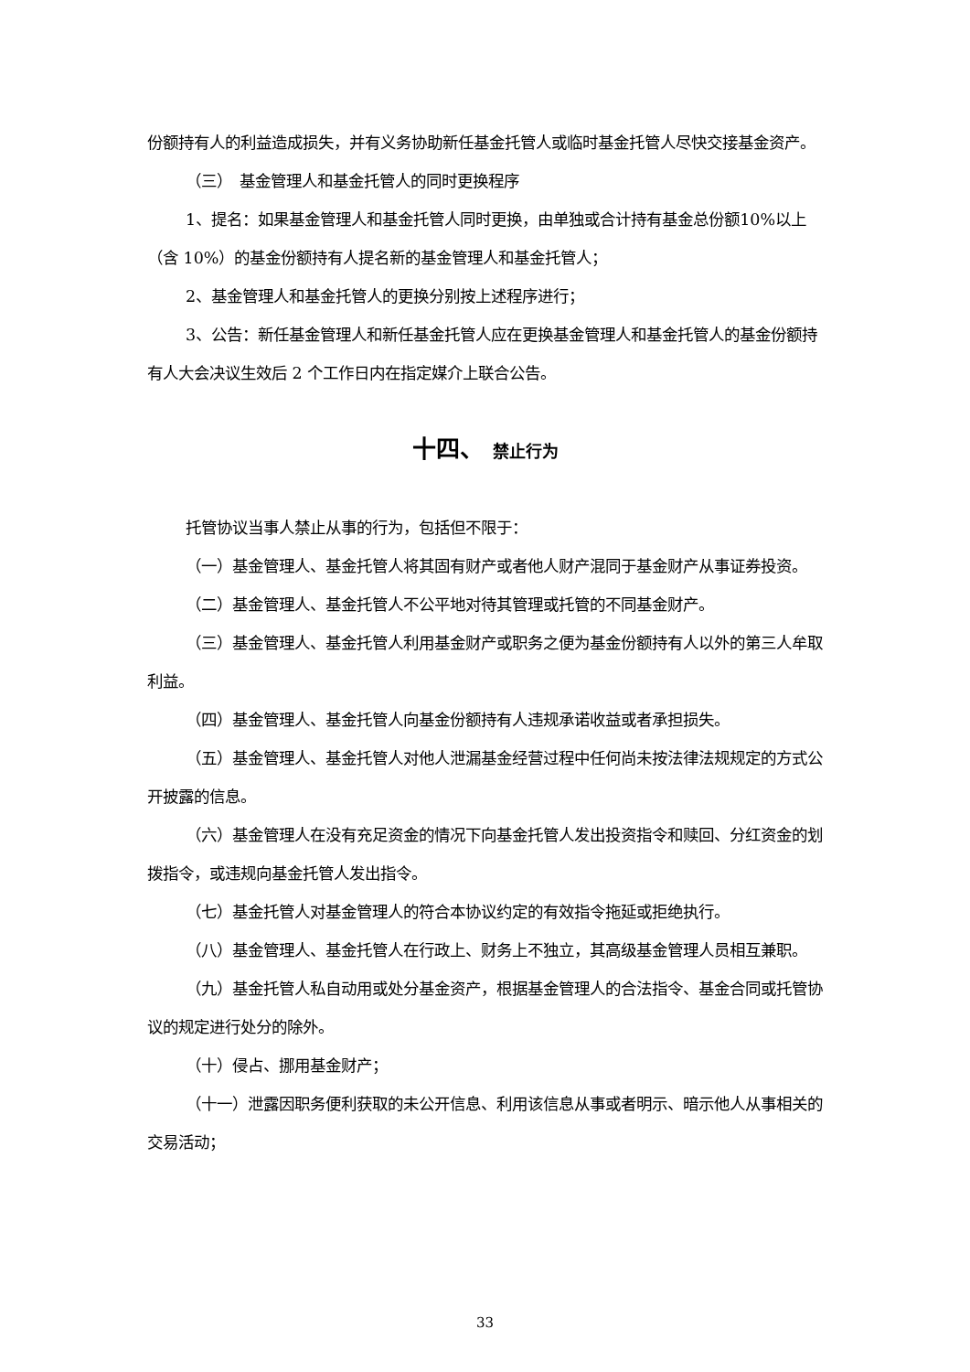份额持有人的利益造成损失，并有义务协助新任基金托管人或临时基金托管人尽快交接基金资产。
（三）　基金管理人和基金托管人的同时更换程序
1、提名：如果基金管理人和基金托管人同时更换，由单独或合计持有基金总份额10%以上（含 10%）的基金份额持有人提名新的基金管理人和基金托管人；
2、基金管理人和基金托管人的更换分别按上述程序进行；
3、公告：新任基金管理人和新任基金托管人应在更换基金管理人和基金托管人的基金份额持有人大会决议生效后 2 个工作日内在指定媒介上联合公告。
十四、 禁止行为
托管协议当事人禁止从事的行为，包括但不限于：
（一）基金管理人、基金托管人将其固有财产或者他人财产混同于基金财产从事证券投资。
（二）基金管理人、基金托管人不公平地对待其管理或托管的不同基金财产。
（三）基金管理人、基金托管人利用基金财产或职务之便为基金份额持有人以外的第三人牟取利益。
（四）基金管理人、基金托管人向基金份额持有人违规承诺收益或者承担损失。
（五）基金管理人、基金托管人对他人泄漏基金经营过程中任何尚未按法律法规规定的方式公开披露的信息。
（六）基金管理人在没有充足资金的情况下向基金托管人发出投资指令和赎回、分红资金的划拨指令，或违规向基金托管人发出指令。
（七）基金托管人对基金管理人的符合本协议约定的有效指令拖延或拒绝执行。
（八）基金管理人、基金托管人在行政上、财务上不独立，其高级基金管理人员相互兼职。
（九）基金托管人私自动用或处分基金资产，根据基金管理人的合法指令、基金合同或托管协议的规定进行处分的除外。
（十）侵占、挪用基金财产；
（十一）泄露因职务便利获取的未公开信息、利用该信息从事或者明示、暗示他人从事相关的交易活动；
33